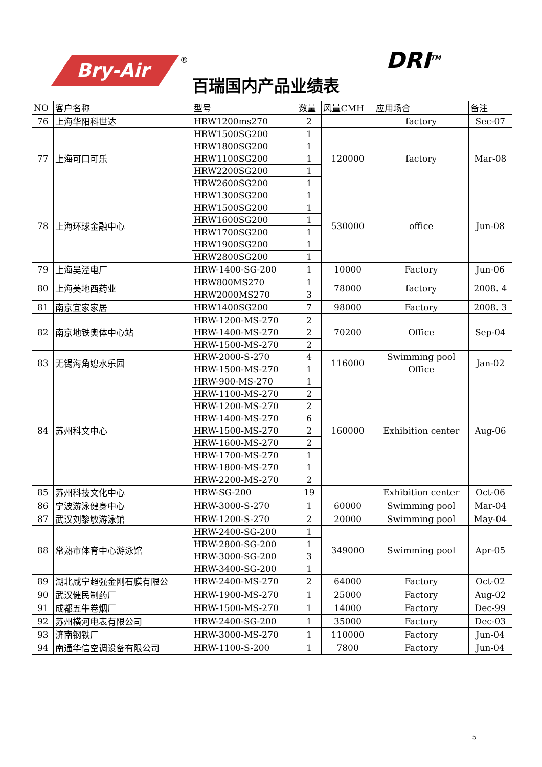Bry-Air
®
百瑞国内产品业绩表
DRI<sup>TM</sup>
| NO | 客户名称 | 型号 | 数量 | 风量CMH | 应用场合 | 备注 |
| --- | --- | --- | --- | --- | --- | --- |
| 76 | 上海华阳科世达 | HRW1200ms270 | 2 | | factory | Sec-07 |
| 77 | 上海可口可乐 | HRW1500SG200 | 1 | 120000 | factory | Mar-08 |
| | | HRW1800SG200 | 1 | | | |
| | | HRW1100SG200 | 1 | | | |
| | | HRW2200SG200 | 1 | | | |
| | | HRW2600SG200 | 1 | | | |
| 78 | 上海环球金融中心 | HRW1300SG200 | 1 | 530000 | office | Jun-08 |
| | | HRW1500SG200 | 1 | | | |
| | | HRW1600SG200 | 1 | | | |
| | | HRW1700SG200 | 1 | | | |
| | | HRW1900SG200 | 1 | | | |
| | | HRW2800SG200 | 1 | | | |
| 79 | 上海吴泾电厂 | HRW-1400-SG-200 | 1 | 10000 | Factory | Jun-06 |
| 80 | 上海美地西药业 | HRW800MS270 | 1 | 78000 | factory | 2008. 4 |
| | | HRW2000MS270 | 3 | | | |
| 81 | 南京宜家家居 | HRW1400SG200 | 7 | 98000 | Factory | 2008. 3 |
| 82 | 南京地铁奥体中心站 | HRW-1200-MS-270 | 2 | 70200 | Office | Sep-04 |
| | | HRW-1400-MS-270 | 2 | | | |
| | | HRW-1500-MS-270 | 2 | | | |
| 83 | 无锡海角媳水乐园 | HRW-2000-S-270 | 4 | 116000 | Swimming pool | Jan-02 |
| | | HRW-1500-MS-270 | 1 | | Office | |
| 84 | 苏州科文中心 | HRW-900-MS-270 | 1 | 160000 | Exhibition center | Aug-06 |
| | | HRW-1100-MS-270 | 2 | | | |
| | | HRW-1200-MS-270 | 2 | | | |
| | | HRW-1400-MS-270 | 6 | | | |
| | | HRW-1500-MS-270 | 2 | | | |
| | | HRW-1600-MS-270 | 2 | | | |
| | | HRW-1700-MS-270 | 1 | | | |
| | | HRW-1800-MS-270 | 1 | | | |
| | | HRW-2200-MS-270 | 2 | | | |
| 85 | 苏州科技文化中心 | HRW-SG-200 | 19 | | Exhibition center | Oct-06 |
| 86 | 宁波游泳健身中心 | HRW-3000-S-270 | 1 | 60000 | Swimming pool | Mar-04 |
| 87 | 武汉刘黎敏游泳馆 | HRW-1200-S-270 | 2 | 20000 | Swimming pool | May-04 |
| 88 | 常熟市体育中心游泳馆 | HRW-2400-SG-200 | 1 | 349000 | Swimming pool | Apr-05 |
| | | HRW-2800-SG-200 | 1 | | | |
| | | HRW-3000-SG-200 | 3 | | | |
| | | HRW-3400-SG-200 | 1 | | | |
| 89 | 湖北咸宁超强金刚石膜有限公 | HRW-2400-MS-270 | 2 | 64000 | Factory | Oct-02 |
| 90 | 武汉健民制药厂 | HRW-1900-MS-270 | 1 | 25000 | Factory | Aug-02 |
| 91 | 成都五牛卷烟厂 | HRW-1500-MS-270 | 1 | 14000 | Factory | Dec-99 |
| 92 | 苏州横河电表有限公司 | HRW-2400-SG-200 | 1 | 35000 | Factory | Dec-03 |
| 93 | 济南钢铁厂 | HRW-3000-MS-270 | 1 | 110000 | Factory | Jun-04 |
| 94 | 南通华信空调设备有限公司 | HRW-1100-S-200 | 1 | 7800 | Factory | Jun-04 |
5